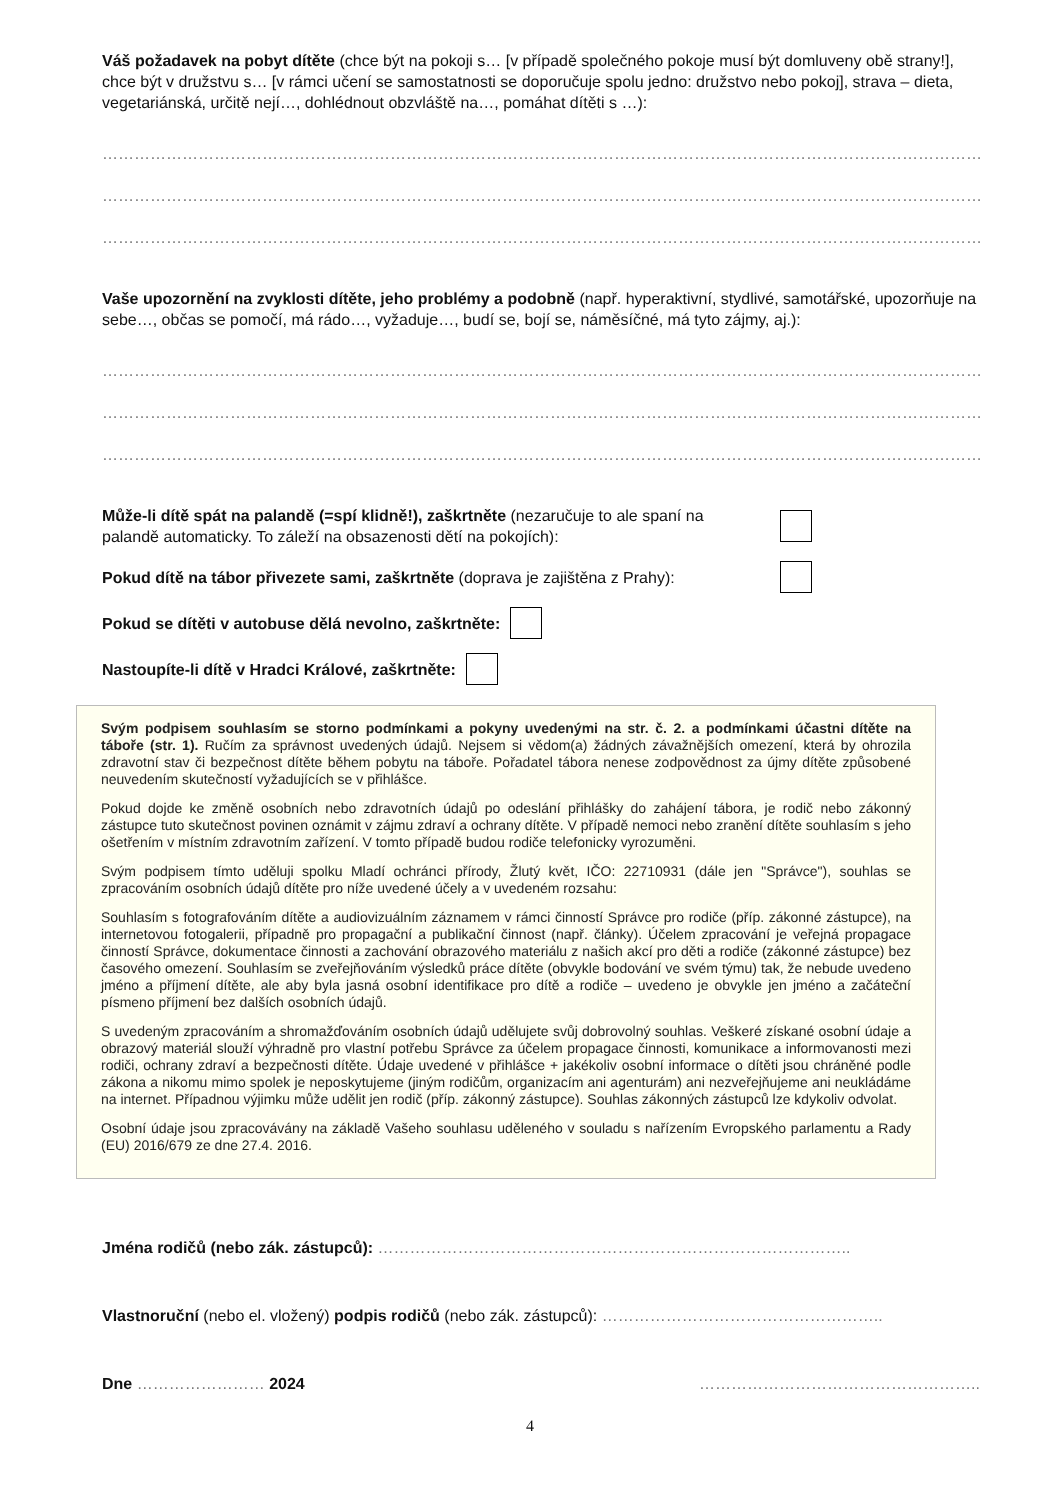Váš požadavek na pobyt dítěte (chce být na pokoji s… [v případě společného pokoje musí být domluveny obě strany!], chce být v družstvu s… [v rámci učení se samostatnosti se doporučuje spolu jedno: družstvo nebo pokoj], strava – dieta, vegetariánská, určitě nejí…, dohlédnout obzvláště na…, pomáhat dítěti s …):
…………………………………………………………………………………………………………………………………………………………
…………………………………………………………………………………………………………………………………………………………
…………………………………………………………………………………………………………………………………………………………
Vaše upozornění na zvyklosti dítěte, jeho problémy a podobně (např. hyperaktivní, stydlivé, samotářské, upozorňuje na sebe…, občas se pomočí, má rádo…, vyžaduje…, budí se, bojí se, náměsíčné, má tyto zájmy, aj.):
…………………………………………………………………………………………………………………………………………………………
…………………………………………………………………………………………………………………………………………………………
…………………………………………………………………………………………………………………………………………………………
Může-li dítě spát na palandě (=spí klidně!), zaškrtněte (nezaručuje to ale spaní na palandě automaticky. To záleží na obsazenosti dětí na pokojích):
Pokud dítě na tábor přivezete sami, zaškrtněte (doprava je zajištěna z Prahy):
Pokud se dítěti v autobuse dělá nevolno, zaškrtněte:
Nastoupíte-li dítě v Hradci Králové, zaškrtněte:
Svým podpisem souhlasím se storno podmínkami a pokyny uvedenými na str. č. 2. a podmínkami účastni dítěte na táboře (str. 1). Ručím za správnost uvedených údajů. Nejsem si vědom(a) žádných závažnějších omezení, která by ohrozila zdravotní stav či bezpečnost dítěte během pobytu na táboře. Pořadatel tábora nenese zodpovědnost za újmy dítěte způsobené neuvedením skutečností vyžadujících se v přihlášce.
Pokud dojde ke změně osobních nebo zdravotních údajů po odeslání přihlášky do zahájení tábora, je rodič nebo zákonný zástupce tuto skutečnost povinen oznámit v zájmu zdraví a ochrany dítěte. V případě nemoci nebo zranění dítěte souhlasím s jeho ošetřením v místním zdravotním zařízení. V tomto případě budou rodiče telefonicky vyrozuměni.
Svým podpisem tímto uděluji spolku Mladí ochránci přírody, Žlutý květ, IČO: 22710931 (dále jen "Správce"), souhlas se zpracováním osobních údajů dítěte pro níže uvedené účely a v uvedeném rozsahu:
Souhlasím s fotografováním dítěte a audiovizuálním záznamem v rámci činností Správce pro rodiče (příp. zákonné zástupce), na internetovou fotogalerii, případně pro propagační a publikační činnost (např. články). Účelem zpracování je veřejná propagace činností Správce, dokumentace činnosti a zachování obrazového materiálu z našich akcí pro děti a rodiče (zákonné zástupce) bez časového omezení. Souhlasím se zveřejňováním výsledků práce dítěte (obvykle bodování ve svém týmu) tak, že nebude uvedeno jméno a příjmení dítěte, ale aby byla jasná osobní identifikace pro dítě a rodiče – uvedeno je obvykle jen jméno a začáteční písmeno příjmení bez dalších osobních údajů.
S uvedeným zpracováním a shromažďováním osobních údajů udělujete svůj dobrovolný souhlas. Veškeré získané osobní údaje a obrazový materiál slouží výhradně pro vlastní potřebu Správce za účelem propagace činnosti, komunikace a informovanosti mezi rodiči, ochrany zdraví a bezpečnosti dítěte. Údaje uvedené v přihlášce + jakékoliv osobní informace o dítěti jsou chráněné podle zákona a nikomu mimo spolek je neposkytujeme (jiným rodičům, organizacím ani agenturám) ani nezveřejňujeme ani neukládáme na internet. Případnou výjimku může udělit jen rodič (příp. zákonný zástupce). Souhlas zákonných zástupců lze kdykoliv odvolat.
Osobní údaje jsou zpracovávány na základě Vašeho souhlasu uděleného v souladu s nařízením Evropského parlamentu a Rady (EU) 2016/679 ze dne 27.4. 2016.
Jména rodičů (nebo zák. zástupců): ……………………………………………………………………………..
Vlastnoruční (nebo el. vložený) podpis rodičů (nebo zák. zástupců): ……………………………………………..
Dne …………………… 2024 ……………………………………………..
4